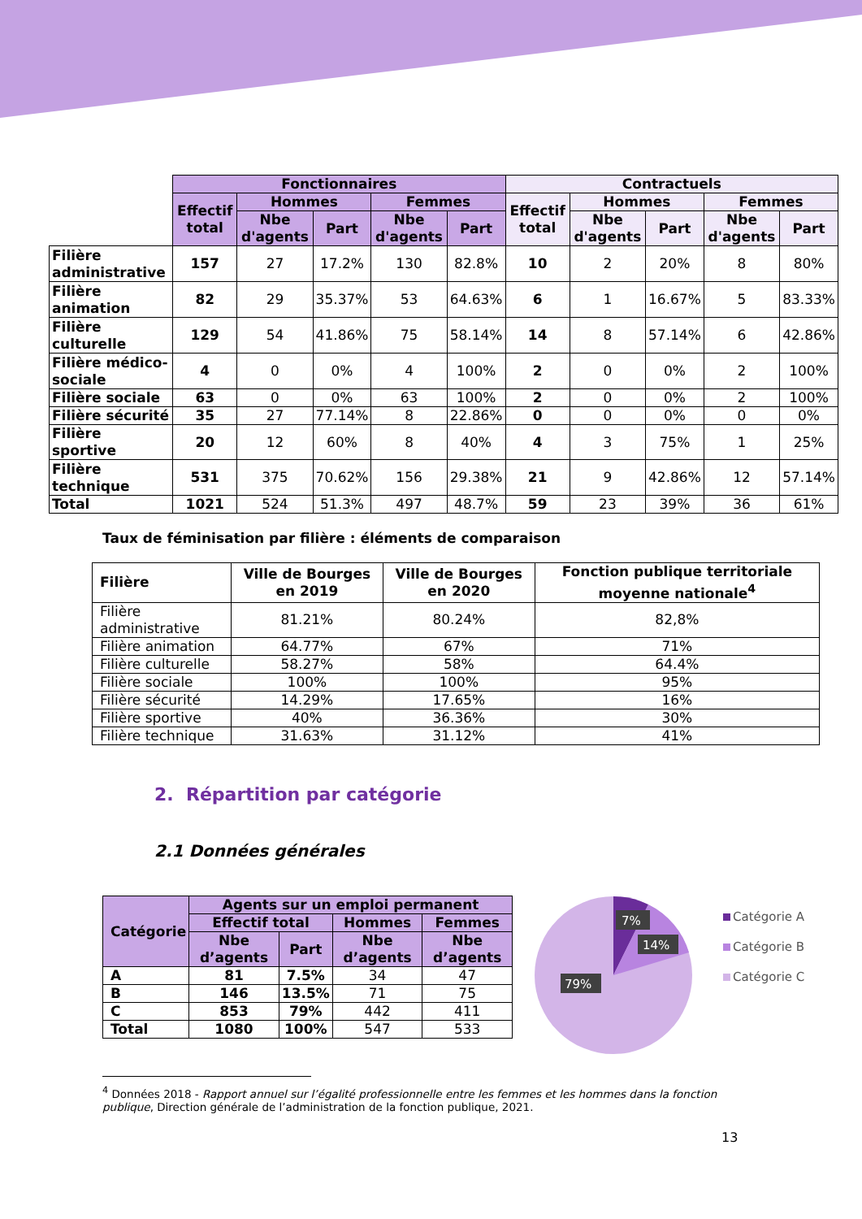| | Fonctionnaires | | | | | Contractuels | | | | |
| | Effectif total | Hommes | | Femmes | | Effectif total | Hommes | | Femmes | |
| | | Nbe d'agents | Part | Nbe d'agents | Part | | Nbe d'agents | Part | Nbe d'agents | Part |
| Filière administrative | 157 | 27 | 17.2% | 130 | 82.8% | 10 | 2 | 20% | 8 | 80% |
| Filière animation | 82 | 29 | 35.37% | 53 | 64.63% | 6 | 1 | 16.67% | 5 | 83.33% |
| Filière culturelle | 129 | 54 | 41.86% | 75 | 58.14% | 14 | 8 | 57.14% | 6 | 42.86% |
| Filière médico-sociale | 4 | 0 | 0% | 4 | 100% | 2 | 0 | 0% | 2 | 100% |
| Filière sociale | 63 | 0 | 0% | 63 | 100% | 2 | 0 | 0% | 2 | 100% |
| Filière sécurité | 35 | 27 | 77.14% | 8 | 22.86% | 0 | 0 | 0% | 0 | 0% |
| Filière sportive | 20 | 12 | 60% | 8 | 40% | 4 | 3 | 75% | 1 | 25% |
| Filière technique | 531 | 375 | 70.62% | 156 | 29.38% | 21 | 9 | 42.86% | 12 | 57.14% |
| Total | 1021 | 524 | 51.3% | 497 | 48.7% | 59 | 23 | 39% | 36 | 61% |
Taux de féminisation par filière : éléments de comparaison
| Filière | Ville de Bourges en 2019 | Ville de Bourges en 2020 | Fonction publique territoriale moyenne nationale<sup>4</sup> |
| --- | --- | --- | --- |
| Filière administrative | 81.21% | 80.24% | 82,8% |
| Filière animation | 64.77% | 67% | 71% |
| Filière culturelle | 58.27% | 58% | 64.4% |
| Filière sociale | 100% | 100% | 95% |
| Filière sécurité | 14.29% | 17.65% | 16% |
| Filière sportive | 40% | 36.36% | 30% |
| Filière technique | 31.63% | 31.12% | 41% |
2. Répartition par catégorie
2.1 Données générales
| Catégorie | Agents sur un emploi permanent | | | |
| --- | --- | --- | --- | --- |
| | Effectif total | | Hommes | Femmes |
| | Nbe d’agents | Part | Nbe d’agents | Nbe d’agents |
| A | 81 | 7.5% | 34 | 47 |
| B | 146 | 13.5% | 71 | 75 |
| C | 853 | 79% | 442 | 411 |
| Total | 1080 | 100% | 547 | 533 |
7%
14%
79%
Catégorie A
Catégorie B
Catégorie C
<sup>4</sup> Données 2018 - Rapport annuel sur l’égalité professionnelle entre les femmes et les hommes dans la fonction publique, Direction générale de l’administration de la fonction publique, 2021.
13